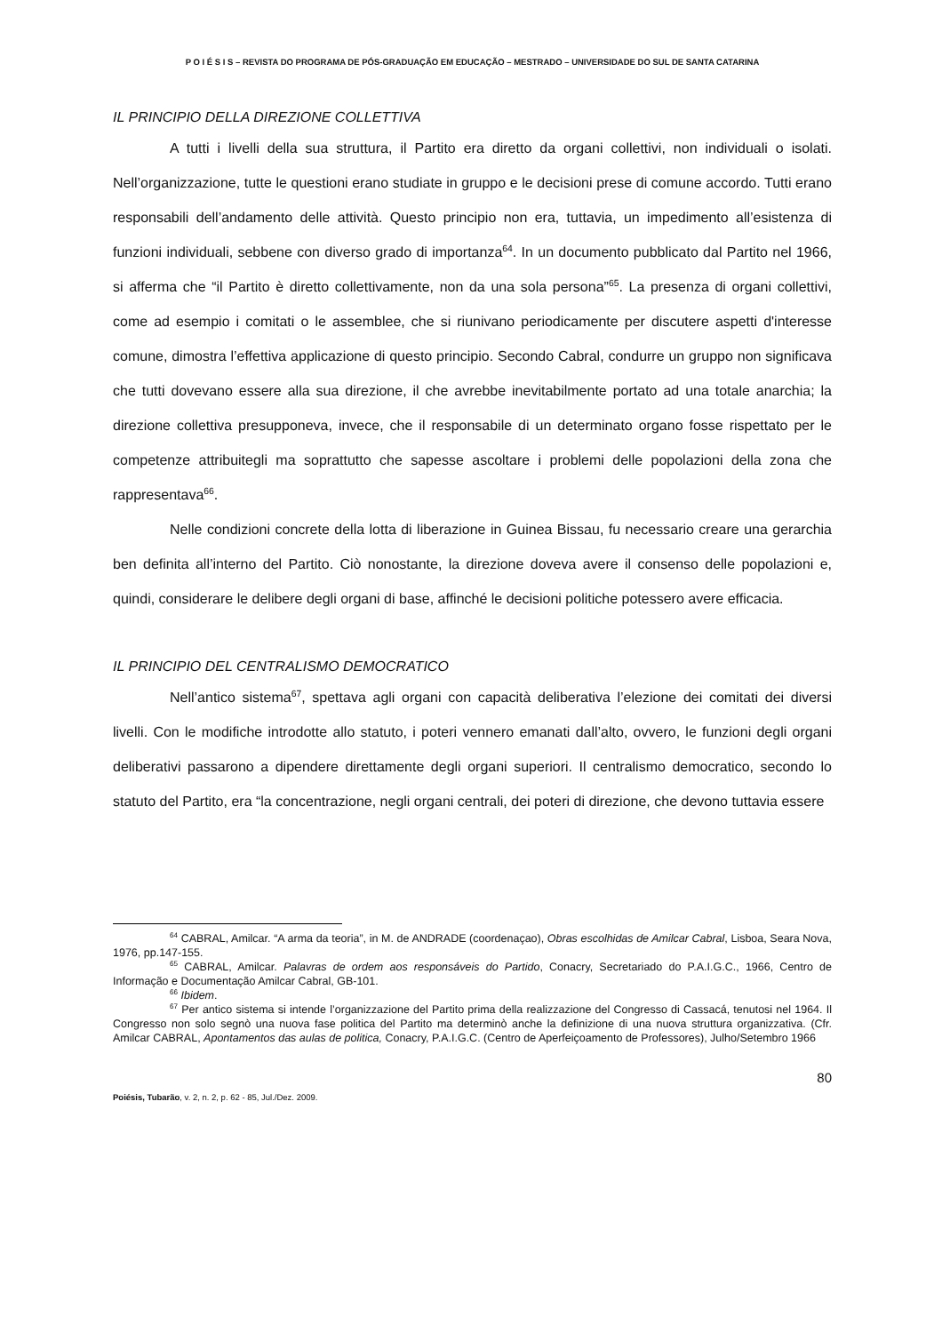P O I É S I S – REVISTA DO PROGRAMA DE PÓS-GRADUAÇÃO EM EDUCAÇÃO – MESTRADO – UNIVERSIDADE DO SUL DE SANTA CATARINA
IL PRINCIPIO DELLA DIREZIONE COLLETTIVA
A tutti i livelli della sua struttura, il Partito era diretto da organi collettivi, non individuali o isolati. Nell’organizzazione, tutte le questioni erano studiate in gruppo e le decisioni prese di comune accordo. Tutti erano responsabili dell’andamento delle attività. Questo principio non era, tuttavia, un impedimento all’esistenza di funzioni individuali, sebbene con diverso grado di importanza<sup>64</sup>. In un documento pubblicato dal Partito nel 1966, si afferma che “il Partito è diretto collettivamente, non da una sola persona”<sup>65</sup>. La presenza di organi collettivi, come ad esempio i comitati o le assemblee, che si riunivano periodicamente per discutere aspetti d'interesse comune, dimostra l’effettiva applicazione di questo principio. Secondo Cabral, condurre un gruppo non significava che tutti dovevano essere alla sua direzione, il che avrebbe inevitabilmente portato ad una totale anarchia; la direzione collettiva presupponeva, invece, che il responsabile di un determinato organo fosse rispettato per le competenze attribuitegli ma soprattutto che sapesse ascoltare i problemi delle popolazioni della zona che rappresentava<sup>66</sup>.
Nelle condizioni concrete della lotta di liberazione in Guinea Bissau, fu necessario creare una gerarchia ben definita all’interno del Partito. Ciò nonostante, la direzione doveva avere il consenso delle popolazioni e, quindi, considerare le delibere degli organi di base, affinché le decisioni politiche potessero avere efficacia.
IL PRINCIPIO DEL CENTRALISMO DEMOCRATICO
Nell’antico sistema<sup>67</sup>, spettava agli organi con capacità deliberativa l’elezione dei comitati dei diversi livelli. Con le modifiche introdotte allo statuto, i poteri vennero emanati dall’alto, ovvero, le funzioni degli organi deliberativi passarono a dipendere direttamente degli organi superiori. Il centralismo democratico, secondo lo statuto del Partito, era “la concentrazione, negli organi centrali, dei poteri di direzione, che devono tuttavia essere
<sup>64</sup> CABRAL, Amilcar. “A arma da teoria”, in M. de ANDRADE (coordenaçao), Obras escolhidas de Amilcar Cabral, Lisboa, Seara Nova, 1976, pp.147-155.
<sup>65</sup> CABRAL, Amilcar. Palavras de ordem aos responsáveis do Partido, Conacry, Secretariado do P.A.I.G.C., 1966, Centro de Informação e Documentação Amilcar Cabral, GB-101.
<sup>66</sup> Ibidem.
<sup>67</sup> Per antico sistema si intende l’organizzazione del Partito prima della realizzazione del Congresso di Cassacá, tenutosi nel 1964. Il Congresso non solo segnò una nuova fase politica del Partito ma determinò anche la definizione di una nuova struttura organizzativa. (Cfr. Amilcar CABRAL, Apontamentos das aulas de politica, Conacry, P.A.I.G.C. (Centro de Aperfeiçoamento de Professores), Julho/Setembro 1966
80
Poiésis, Tubarão, v. 2, n. 2, p. 62 - 85, Jul./Dez. 2009.